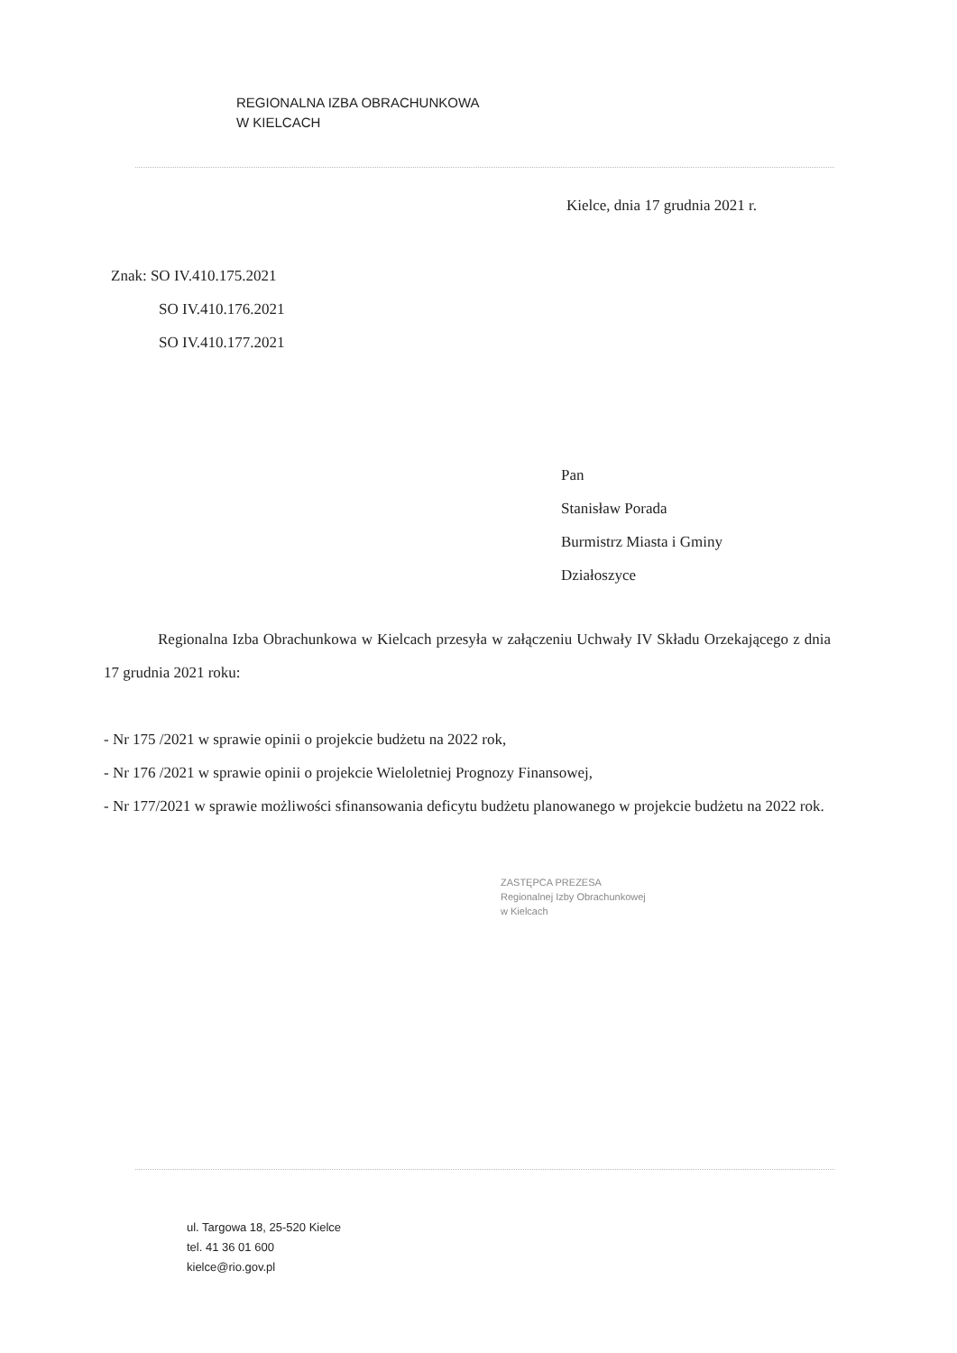REGIONALNA IZBA OBRACHUNKOWA
W KIELCACH
Kielce, dnia 17 grudnia 2021 r.
Znak: SO IV.410.175.2021
SO IV.410.176.2021
SO IV.410.177.2021
Pan
Stanisław Porada
Burmistrz Miasta i Gminy
Działoszyce
Regionalna Izba Obrachunkowa w Kielcach przesyła w załączeniu Uchwały IV Składu Orzekającego z dnia 17 grudnia 2021 roku:
- Nr 175 /2021 w sprawie opinii o projekcie budżetu na 2022 rok,
- Nr 176 /2021 w sprawie opinii o projekcie Wieloletniej Prognozy Finansowej,
- Nr 177/2021 w sprawie możliwości sfinansowania deficytu budżetu planowanego w projekcie budżetu na 2022 rok.
ZASTĘPCA PREZESA
Regionalnej Izby Obrachunkowej
w Kielcach
ul. Targowa 18, 25-520 Kielce
tel. 41 36 01 600
kielce@rio.gov.pl